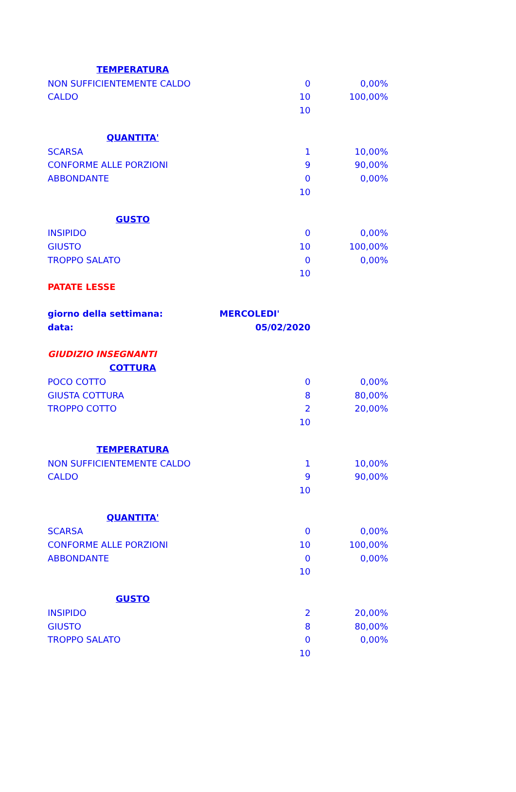| TEMPERATURA | | |
| --- | --- | --- |
| NON SUFFICIENTEMENTE CALDO | 0 | 0,00% |
| CALDO | 10 | 100,00% |
| | 10 | |
| QUANTITA' | | |
| SCARSA | 1 | 10,00% |
| CONFORME ALLE PORZIONI | 9 | 90,00% |
| ABBONDANTE | 0 | 0,00% |
| | 10 | |
| GUSTO | | |
| INSIPIDO | 0 | 0,00% |
| GIUSTO | 10 | 100,00% |
| TROPPO SALATO | 0 | 0,00% |
| | 10 | |
| PATATE LESSE | | |
| giorno della settimana: | MERCOLEDI' | |
| data: | 05/02/2020 | |
| GIUDIZIO INSEGNANTI | | |
| COTTURA | | |
| POCO COTTO | 0 | 0,00% |
| GIUSTA COTTURA | 8 | 80,00% |
| TROPPO COTTO | 2 | 20,00% |
| | 10 | |
| TEMPERATURA | | |
| NON SUFFICIENTEMENTE CALDO | 1 | 10,00% |
| CALDO | 9 | 90,00% |
| | 10 | |
| QUANTITA' | | |
| SCARSA | 0 | 0,00% |
| CONFORME ALLE PORZIONI | 10 | 100,00% |
| ABBONDANTE | 0 | 0,00% |
| | 10 | |
| GUSTO | | |
| INSIPIDO | 2 | 20,00% |
| GIUSTO | 8 | 80,00% |
| TROPPO SALATO | 0 | 0,00% |
| | 10 | |